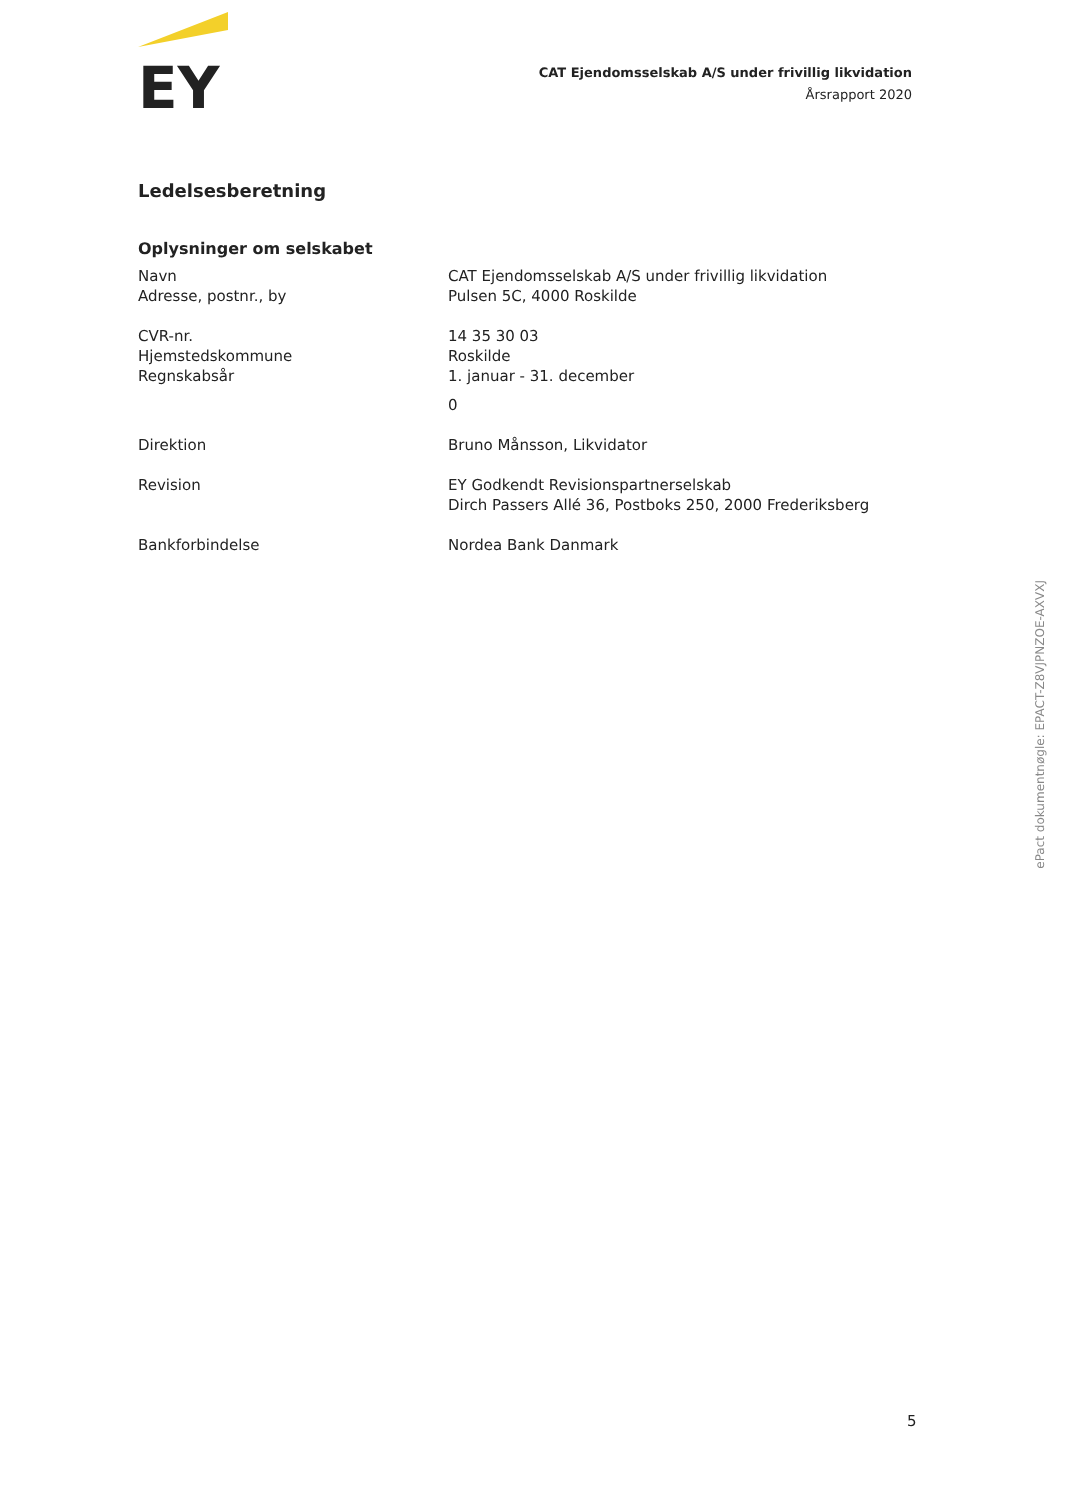EY
CAT Ejendomsselskab A/S under frivillig likvidation
Årsrapport 2020
Ledelsesberetning
Oplysninger om selskabet
| Navn Adresse, postnr., by | CAT Ejendomsselskab A/S under frivillig likvidation Pulsen 5C, 4000 Roskilde |
| CVR-nr. Hjemstedskommune Regnskabsår | 14 35 30 03 Roskilde 1. januar - 31. december |
| | 0 |
| Direktion | Bruno Månsson, Likvidator |
| Revision | EY Godkendt Revisionspartnerselskab Dirch Passers Allé 36, Postboks 250, 2000 Frederiksberg |
| Bankforbindelse | Nordea Bank Danmark |
ePact dokumentnøgle: EPACT-Z8VJPNZOE-AXVXJ
5